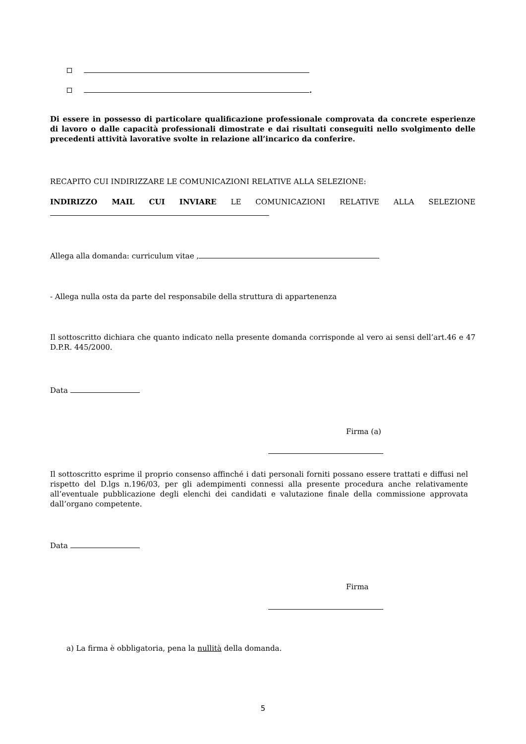.
Di essere in possesso di particolare qualificazione professionale comprovata da concrete esperienze di lavoro o dalle capacità professionali dimostrate e dai risultati conseguiti nello svolgimento delle precedenti attività lavorative svolte in relazione all’incarico da conferire.
RECAPITO CUI INDIRIZZARE LE COMUNICAZIONI RELATIVE ALLA SELEZIONE:
INDIRIZZO MAIL CUI INVIARE LE COMUNICAZIONI RELATIVE ALLA SELEZIONE
Allega alla domanda: curriculum vitae ,
- Allega nulla osta da parte del responsabile della struttura di appartenenza
Il sottoscritto dichiara che quanto indicato nella presente domanda corrisponde al vero ai sensi dell’art.46 e 47 D.P.R. 445/2000.
Data
Firma (a)
Il sottoscritto esprime il proprio consenso affinché i dati personali forniti possano essere trattati e diffusi nel rispetto del D.lgs n.196/03, per gli adempimenti connessi alla presente procedura anche relativamente all’eventuale pubblicazione degli elenchi dei candidati e valutazione finale della commissione approvata dall’organo competente.
Data
Firma
a) La firma è obbligatoria, pena la nullità della domanda.
5